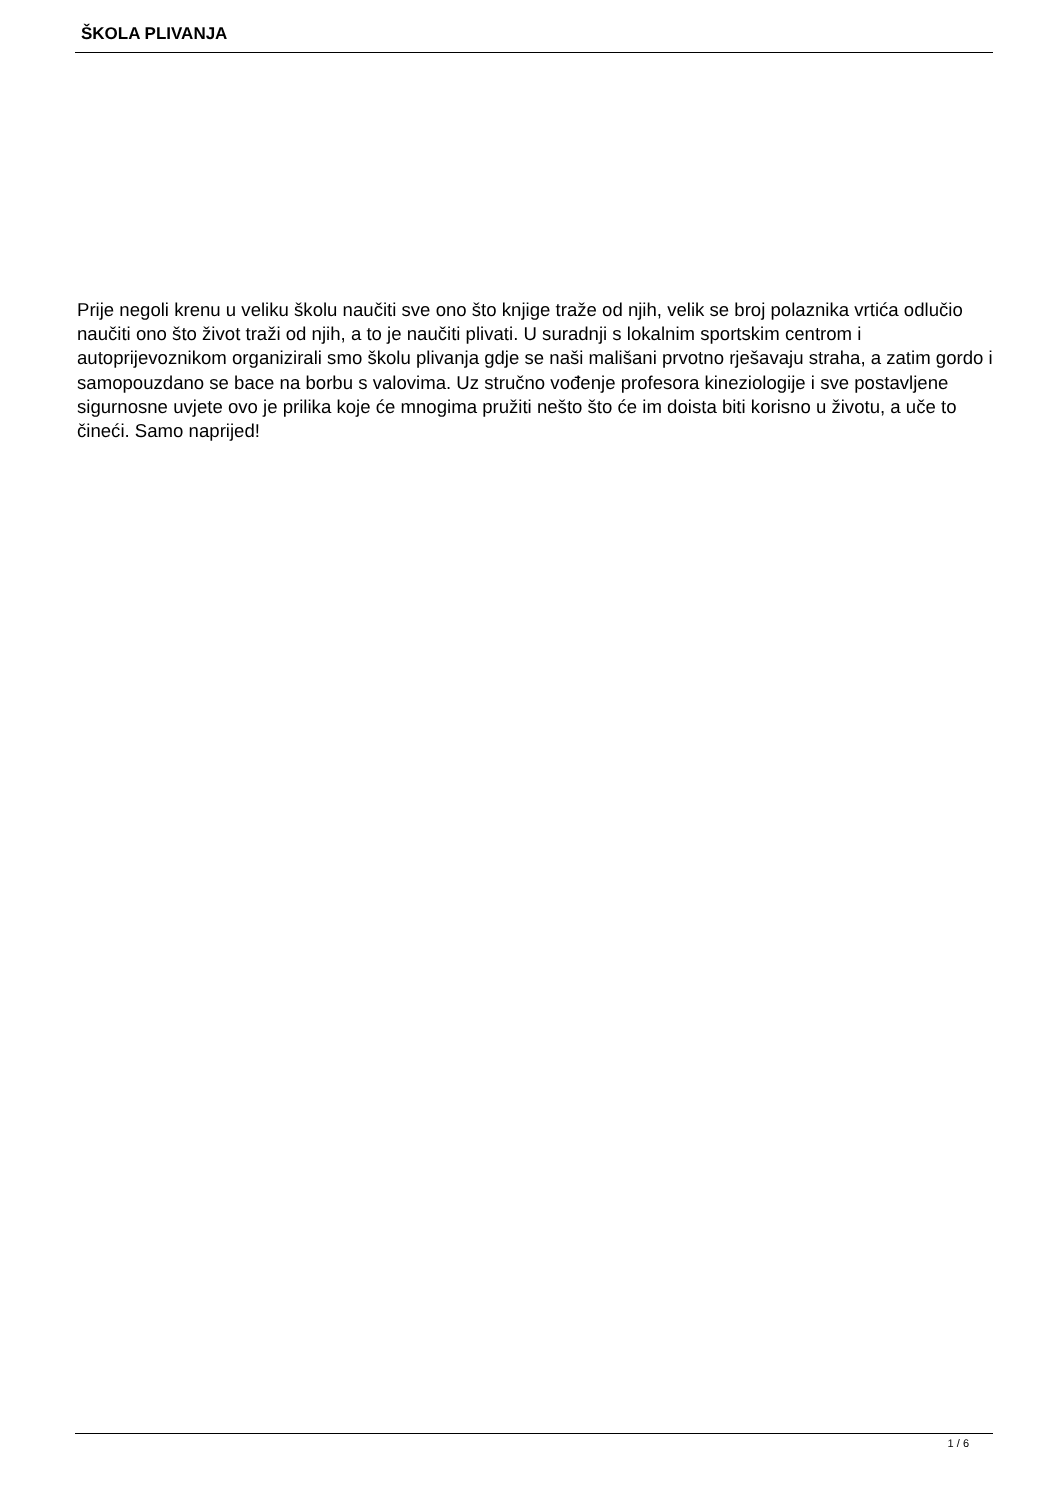ŠKOLA PLIVANJA
Prije negoli krenu u veliku školu naučiti sve ono što knjige traže od njih, velik se broj polaznika vrtića odlučio naučiti ono što život traži od njih, a to je naučiti plivati. U suradnji s lokalnim sportskim centrom i autoprijevoznikom organizirali smo školu plivanja gdje se naši mališani prvotno rješavaju straha, a zatim gordo i samopouzdano se bace na borbu s valovima. Uz stručno vođenje profesora kineziologije i sve postavljene sigurnosne uvjete ovo je prilika koje će mnogima pružiti nešto što će im doista biti korisno u životu, a uče to čineći. Samo naprijed!
1 / 6